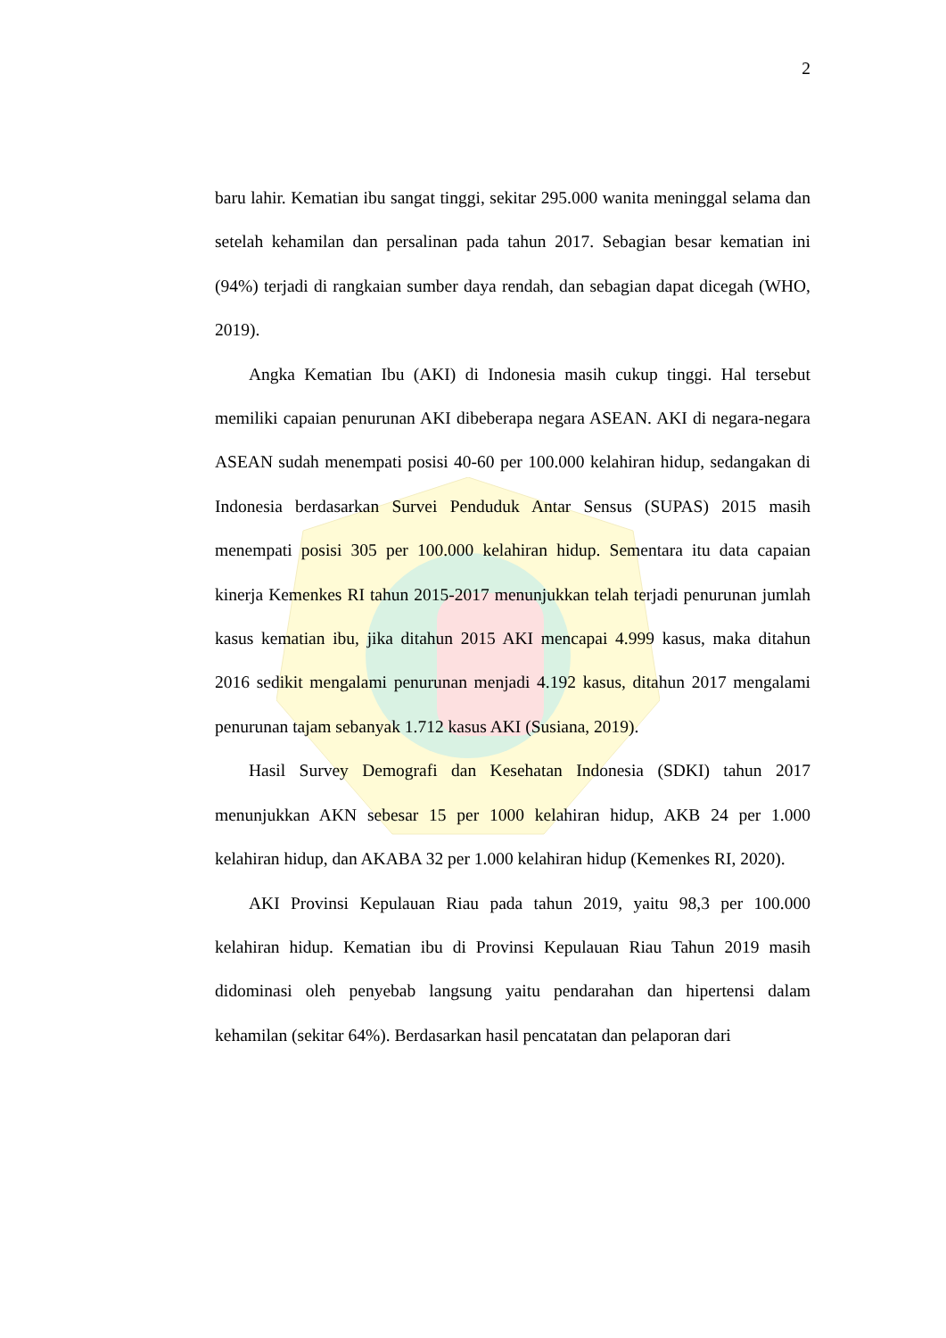2
baru lahir. Kematian ibu sangat tinggi, sekitar 295.000 wanita meninggal selama dan setelah kehamilan dan persalinan pada tahun 2017. Sebagian besar kematian ini (94%) terjadi di rangkaian sumber daya rendah, dan sebagian dapat dicegah (WHO, 2019).
Angka Kematian Ibu (AKI) di Indonesia masih cukup tinggi. Hal tersebut memiliki capaian penurunan AKI dibeberapa negara ASEAN. AKI di negara-negara ASEAN sudah menempati posisi 40-60 per 100.000 kelahiran hidup, sedangakan di Indonesia berdasarkan Survei Penduduk Antar Sensus (SUPAS) 2015 masih menempati posisi 305 per 100.000 kelahiran hidup. Sementara itu data capaian kinerja Kemenkes RI tahun 2015-2017 menunjukkan telah terjadi penurunan jumlah kasus kematian ibu, jika ditahun 2015 AKI mencapai 4.999 kasus, maka ditahun 2016 sedikit mengalami penurunan menjadi 4.192 kasus, ditahun 2017 mengalami penurunan tajam sebanyak 1.712 kasus AKI (Susiana, 2019).
Hasil Survey Demografi dan Kesehatan Indonesia (SDKI) tahun 2017 menunjukkan AKN sebesar 15 per 1000 kelahiran hidup, AKB 24 per 1.000 kelahiran hidup, dan AKABA 32 per 1.000 kelahiran hidup (Kemenkes RI, 2020).
AKI Provinsi Kepulauan Riau pada tahun 2019, yaitu 98,3 per 100.000 kelahiran hidup. Kematian ibu di Provinsi Kepulauan Riau Tahun 2019 masih didominasi oleh penyebab langsung yaitu pendarahan dan hipertensi dalam kehamilan (sekitar 64%). Berdasarkan hasil pencatatan dan pelaporan dari